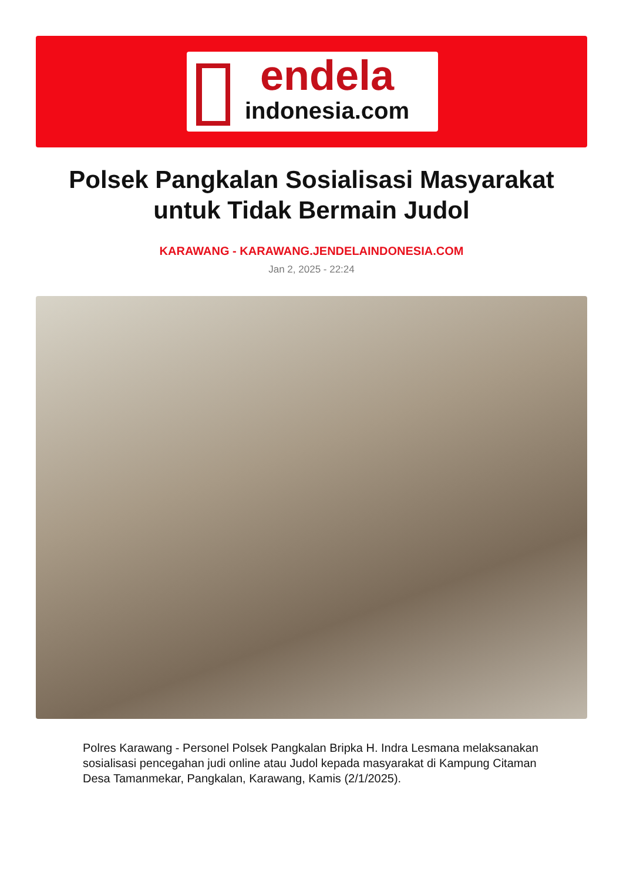endela
indonesia.com
Polsek Pangkalan Sosialisasi Masyarakat untuk Tidak Bermain Judol
KARAWANG - KARAWANG.JENDELAINDONESIA.COM
Jan 2, 2025 - 22:24
Polres Karawang - Personel Polsek Pangkalan Bripka H. Indra Lesmana melaksanakan sosialisasi pencegahan judi online atau Judol kepada masyarakat di Kampung Citaman Desa Tamanmekar, Pangkalan, Karawang, Kamis (2/1/2025).